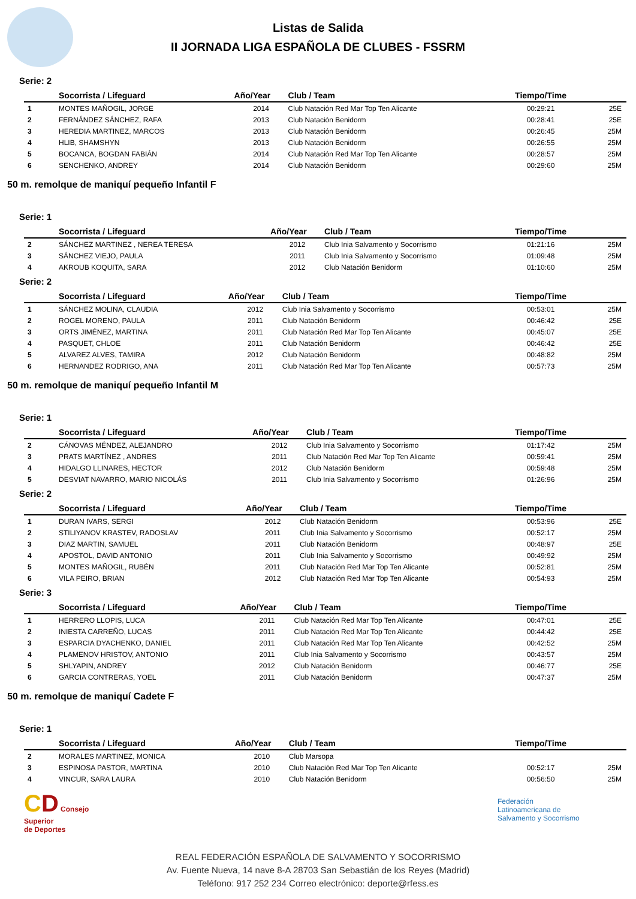Listas de Salida
II JORNADA LIGA ESPAÑOLA DE CLUBES - FSSRM
Serie: 2
| | Socorrista / Lifeguard | Año/Year | Club / Team | Tiempo/Time | |
| --- | --- | --- | --- | --- | --- |
| 1 | MONTES MAÑOGIL, JORGE | 2014 | Club Natación Red Mar Top Ten Alicante | 00:29:21 | 25E |
| 2 | FERNÁNDEZ SÁNCHEZ, RAFA | 2013 | Club Natación Benidorm | 00:28:41 | 25E |
| 3 | HEREDIA MARTINEZ, MARCOS | 2013 | Club Natación Benidorm | 00:26:45 | 25M |
| 4 | HLIB, SHAMSHYN | 2013 | Club Natación Benidorm | 00:26:55 | 25M |
| 5 | BOCANCA, BOGDAN FABIÁN | 2014 | Club Natación Red Mar Top Ten Alicante | 00:28:57 | 25M |
| 6 | SENCHENKO, ANDREY | 2014 | Club Natación Benidorm | 00:29:60 | 25M |
50 m. remolque de maniquí pequeño Infantil F
Serie: 1
| | Socorrista / Lifeguard | Año/Year | Club / Team | Tiempo/Time | |
| --- | --- | --- | --- | --- | --- |
| 2 | SÁNCHEZ MARTINEZ , NEREA TERESA | 2012 | Club Inia Salvamento y Socorrismo | 01:21:16 | 25M |
| 3 | SÁNCHEZ VIEJO, PAULA | 2011 | Club Inia Salvamento y Socorrismo | 01:09:48 | 25M |
| 4 | AKROUB KOQUITA, SARA | 2012 | Club Natación Benidorm | 01:10:60 | 25M |
Serie: 2
| | Socorrista / Lifeguard | Año/Year | Club / Team | Tiempo/Time | |
| --- | --- | --- | --- | --- | --- |
| 1 | SÁNCHEZ MOLINA, CLAUDIA | 2012 | Club Inia Salvamento y Socorrismo | 00:53:01 | 25M |
| 2 | ROGEL MORENO, PAULA | 2011 | Club Natación Benidorm | 00:46:42 | 25E |
| 3 | ORTS JIMÉNEZ, MARTINA | 2011 | Club Natación Red Mar Top Ten Alicante | 00:45:07 | 25E |
| 4 | PASQUET, CHLOE | 2011 | Club Natación Benidorm | 00:46:42 | 25E |
| 5 | ALVAREZ ALVES, TAMIRA | 2012 | Club Natación Benidorm | 00:48:82 | 25M |
| 6 | HERNANDEZ RODRIGO, ANA | 2011 | Club Natación Red Mar Top Ten Alicante | 00:57:73 | 25M |
50 m. remolque de maniquí pequeño Infantil M
Serie: 1
| | Socorrista / Lifeguard | Año/Year | Club / Team | Tiempo/Time | |
| --- | --- | --- | --- | --- | --- |
| 2 | CÁNOVAS MÉNDEZ, ALEJANDRO | 2012 | Club Inia Salvamento y Socorrismo | 01:17:42 | 25M |
| 3 | PRATS MARTÍNEZ , ANDRES | 2011 | Club Natación Red Mar Top Ten Alicante | 00:59:41 | 25M |
| 4 | HIDALGO LLINARES, HECTOR | 2012 | Club Natación Benidorm | 00:59:48 | 25M |
| 5 | DESVIAT NAVARRO, MARIO NICOLÁS | 2011 | Club Inia Salvamento y Socorrismo | 01:26:96 | 25M |
Serie: 2
| | Socorrista / Lifeguard | Año/Year | Club / Team | Tiempo/Time | |
| --- | --- | --- | --- | --- | --- |
| 1 | DURAN IVARS, SERGI | 2012 | Club Natación Benidorm | 00:53:96 | 25E |
| 2 | STILIYANOV KRASTEV, RADOSLAV | 2011 | Club Inia Salvamento y Socorrismo | 00:52:17 | 25M |
| 3 | DIAZ MARTIN, SAMUEL | 2011 | Club Natación Benidorm | 00:48:97 | 25E |
| 4 | APOSTOL, DAVID ANTONIO | 2011 | Club Inia Salvamento y Socorrismo | 00:49:92 | 25M |
| 5 | MONTES MAÑOGIL, RUBÉN | 2011 | Club Natación Red Mar Top Ten Alicante | 00:52:81 | 25M |
| 6 | VILA PEIRO, BRIAN | 2012 | Club Natación Red Mar Top Ten Alicante | 00:54:93 | 25M |
Serie: 3
| | Socorrista / Lifeguard | Año/Year | Club / Team | Tiempo/Time | |
| --- | --- | --- | --- | --- | --- |
| 1 | HERRERO LLOPIS, LUCA | 2011 | Club Natación Red Mar Top Ten Alicante | 00:47:01 | 25E |
| 2 | INIESTA CARREÑO, LUCAS | 2011 | Club Natación Red Mar Top Ten Alicante | 00:44:42 | 25E |
| 3 | ESPARCIA DYACHENKO, DANIEL | 2011 | Club Natación Red Mar Top Ten Alicante | 00:42:52 | 25M |
| 4 | PLAMENOV HRISTOV, ANTONIO | 2011 | Club Inia Salvamento y Socorrismo | 00:43:57 | 25M |
| 5 | SHLYAPIN, ANDREY | 2012 | Club Natación Benidorm | 00:46:77 | 25E |
| 6 | GARCIA CONTRERAS, YOEL | 2011 | Club Natación Benidorm | 00:47:37 | 25M |
50 m. remolque de maniquí Cadete F
Serie: 1
| | Socorrista / Lifeguard | Año/Year | Club / Team | Tiempo/Time | |
| --- | --- | --- | --- | --- | --- |
| 2 | MORALES MARTINEZ, MONICA | 2010 | Club Marsopa | | |
| 3 | ESPINOSA PASTOR, MARTINA | 2010 | Club Natación Red Mar Top Ten Alicante | 00:52:17 | 25M |
| 4 | VINCUR, SARA LAURA | 2010 | Club Natación Benidorm | 00:56:50 | 25M |
CD Consejo
Superior
de Deportes
Federación
Latinoamericana de
Salvamento y Socorrismo
REAL FEDERACIÓN ESPAÑOLA DE SALVAMENTO Y SOCORRISMO
Av. Fuente Nueva, 14 nave 8-A 28703 San Sebastián de los Reyes (Madrid)
Teléfono: 917 252 234 Correo electrónico: deporte@rfess.es